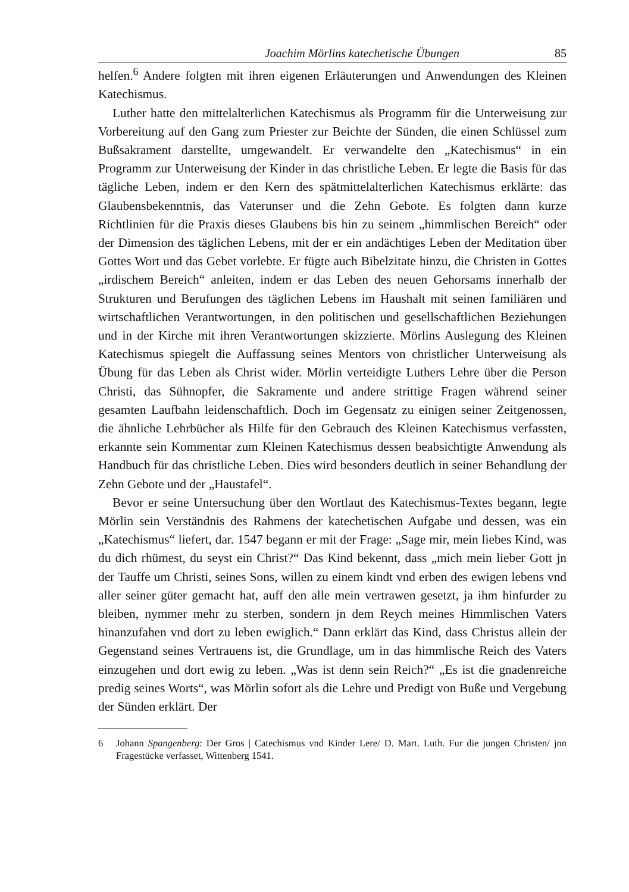Joachim Mörlins katechetische Übungen 85
helfen.<sup>6</sup> Andere folgten mit ihren eigenen Erläuterungen und Anwendungen des Kleinen Katechismus.
Luther hatte den mittelalterlichen Katechismus als Programm für die Unterweisung zur Vorbereitung auf den Gang zum Priester zur Beichte der Sünden, die einen Schlüssel zum Bußsakrament darstellte, umgewandelt. Er verwandelte den „Katechismus“ in ein Programm zur Unterweisung der Kinder in das christliche Leben. Er legte die Basis für das tägliche Leben, indem er den Kern des spätmittelalterlichen Katechismus erklärte: das Glaubensbekenntnis, das Vaterunser und die Zehn Gebote. Es folgten dann kurze Richtlinien für die Praxis dieses Glaubens bis hin zu seinem „himmlischen Bereich“ oder der Dimension des täglichen Lebens, mit der er ein andächtiges Leben der Meditation über Gottes Wort und das Gebet vorlebte. Er fügte auch Bibelzitate hinzu, die Christen in Gottes „irdischem Bereich“ anleiten, indem er das Leben des neuen Gehorsams innerhalb der Strukturen und Berufungen des täglichen Lebens im Haushalt mit seinen familiären und wirtschaftlichen Verantwortungen, in den politischen und gesellschaftlichen Beziehungen und in der Kirche mit ihren Verantwortungen skizzierte. Mörlins Auslegung des Kleinen Katechismus spiegelt die Auffassung seines Mentors von christlicher Unterweisung als Übung für das Leben als Christ wider. Mörlin verteidigte Luthers Lehre über die Person Christi, das Sühnopfer, die Sakramente und andere strittige Fragen während seiner gesamten Laufbahn leidenschaftlich. Doch im Gegensatz zu einigen seiner Zeitgenossen, die ähnliche Lehrbücher als Hilfe für den Gebrauch des Kleinen Katechismus verfassten, erkannte sein Kommentar zum Kleinen Katechismus dessen beabsichtigte Anwendung als Handbuch für das christliche Leben. Dies wird besonders deutlich in seiner Behandlung der Zehn Gebote und der „Haustafel“.
Bevor er seine Untersuchung über den Wortlaut des Katechismus-Textes begann, legte Mörlin sein Verständnis des Rahmens der katechetischen Aufgabe und dessen, was ein „Katechismus“ liefert, dar. 1547 begann er mit der Frage: „Sage mir, mein liebes Kind, was du dich rhümest, du seyst ein Christ?“ Das Kind bekennt, dass „mich mein lieber Gott jn der Tauffe um Christi, seines Sons, willen zu einem kindt vnd erben des ewigen lebens vnd aller seiner güter gemacht hat, auff den alle mein vertrawen gesetzt, ja ihm hinfurder zu bleiben, nymmer mehr zu sterben, sondern jn dem Reych meines Himmlischen Vaters hinanzufahen vnd dort zu leben ewiglich.“ Dann erklärt das Kind, dass Christus allein der Gegenstand seines Vertrauens ist, die Grundlage, um in das himmlische Reich des Vaters einzugehen und dort ewig zu leben. „Was ist denn sein Reich?“ „Es ist die gnadenreiche predig seines Worts“, was Mörlin sofort als die Lehre und Predigt von Buße und Vergebung der Sünden erklärt. Der
6 Johann Spangenberg: Der Gros | Catechismus vnd Kinder Lere/ D. Mart. Luth. Fur die jungen Christen/ jnn Fragestücke verfasset, Wittenberg 1541.